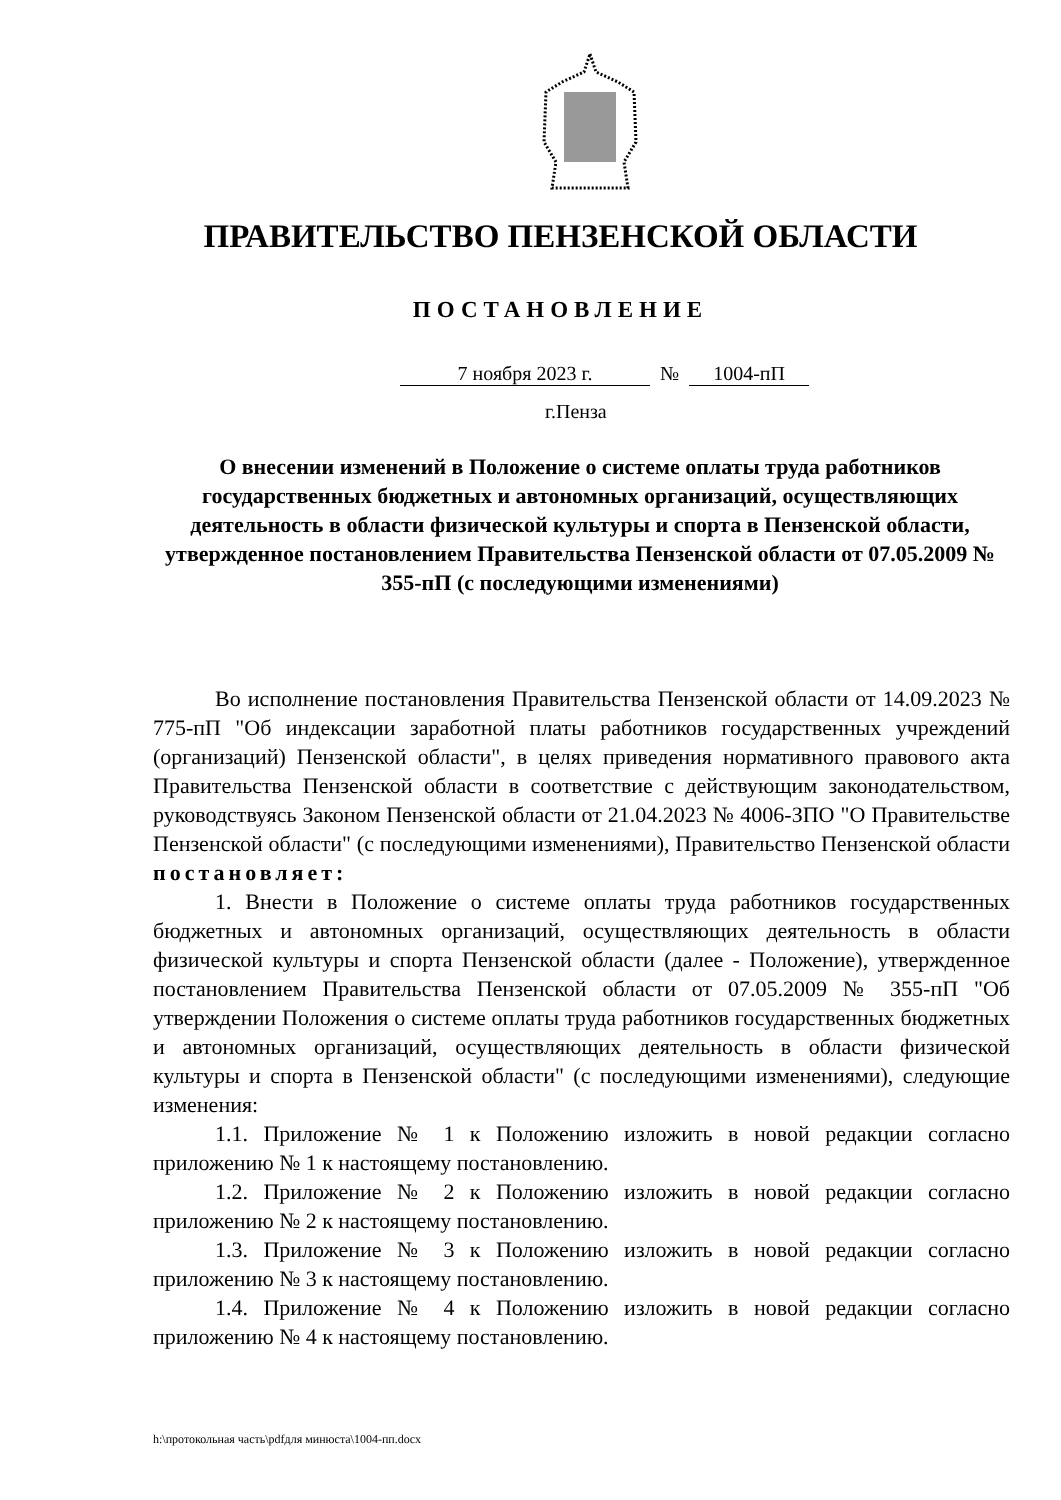ПРАВИТЕЛЬСТВО ПЕНЗЕНСКОЙ ОБЛАСТИ
ПОСТАНОВЛЕНИЕ
7 ноября 2023 г. № 1004-пП
г.Пенза
О внесении изменений в Положение о системе оплаты труда работников государственных бюджетных и автономных организаций, осуществляющих деятельность в области физической культуры и спорта в Пензенской области, утвержденное постановлением Правительства Пензенской области от 07.05.2009 № 355-пП (с последующими изменениями)
Во исполнение постановления Правительства Пензенской области от 14.09.2023 № 775-пП "Об индексации заработной платы работников государственных учреждений (организаций) Пензенской области", в целях приведения нормативного правового акта Правительства Пензенской области в соответствие с действующим законодательством, руководствуясь Законом Пензенской области от 21.04.2023 № 4006-ЗПО "О Правительстве Пензенской области" (с последующими изменениями), Правительство Пензенской области постановляет:
1. Внести в Положение о системе оплаты труда работников государственных бюджетных и автономных организаций, осуществляющих деятельность в области физической культуры и спорта Пензенской области (далее - Положение), утвержденное постановлением Правительства Пензенской области от 07.05.2009 № 355-пП "Об утверждении Положения о системе оплаты труда работников государственных бюджетных и автономных организаций, осуществляющих деятельность в области физической культуры и спорта в Пензенской области" (с последующими изменениями), следующие изменения:
1.1. Приложение № 1 к Положению изложить в новой редакции согласно приложению № 1 к настоящему постановлению.
1.2. Приложение № 2 к Положению изложить в новой редакции согласно приложению № 2 к настоящему постановлению.
1.3. Приложение № 3 к Положению изложить в новой редакции согласно приложению № 3 к настоящему постановлению.
1.4. Приложение № 4 к Положению изложить в новой редакции согласно приложению № 4 к настоящему постановлению.
h:\протокольная часть\pdfдля минюста\1004-пп.docx